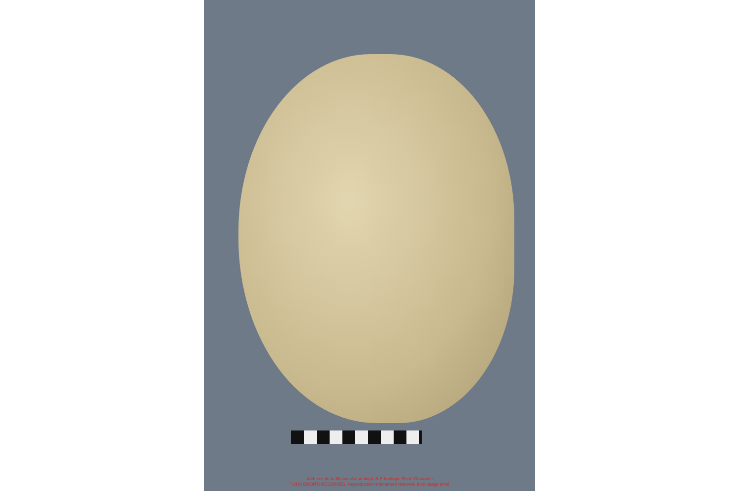Archives de la Maison Archéologie & Ethnologie René-Ginouvès
TOUS DROITS RÉSERVÉS. Reproduction strictement réservée à un usage privé